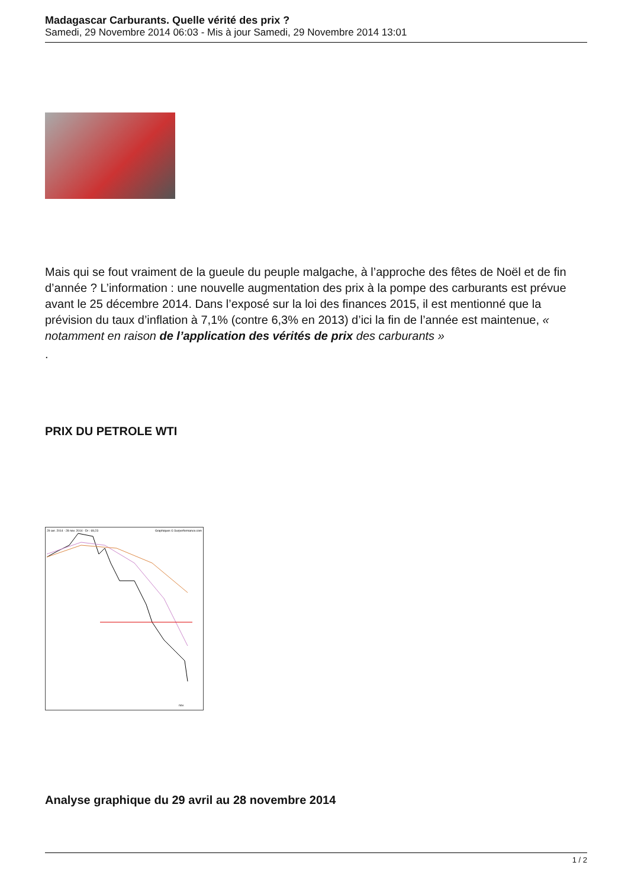Madagascar Carburants. Quelle vérité des prix ?
Samedi, 29 Novembre 2014 06:03 - Mis à jour Samedi, 29 Novembre 2014 13:01
Mais qui se fout vraiment de la gueule du peuple malgache, à l’approche des fêtes de Noël et de fin d’année ? L’information : une nouvelle augmentation des prix à la pompe des carburants est prévue avant le 25 décembre 2014. Dans l’exposé sur la loi des finances 2015, il est mentionné que la prévision du taux d’inflation à 7,1% (contre 6,3% en 2013) d’ici la fin de l’année est maintenue, « notamment en raison de l’application des vérités de prix des carburants »
.
PRIX DU PETROLE WTI
29 avr. 2014 - 28 nov. 2014 - Dr : 69,23
Graphiques © Surperformance.com
nov.
Analyse graphique du 29 avril au 28 novembre 2014
1 / 2